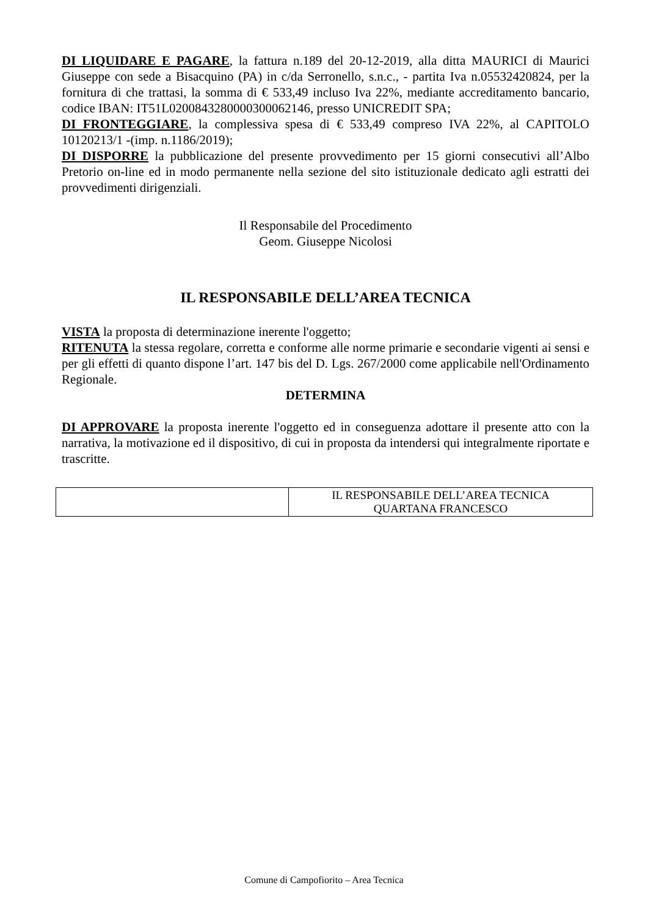DI LIQUIDARE E PAGARE, la fattura n.189 del 20-12-2019, alla ditta MAURICI di Maurici Giuseppe con sede a Bisacquino (PA) in c/da Serronello, s.n.c., - partita Iva n.05532420824, per la fornitura di che trattasi, la somma di € 533,49 incluso Iva 22%, mediante accreditamento bancario, codice IBAN: IT51L0200843280000300062146, presso UNICREDIT SPA;
DI FRONTEGGIARE, la complessiva spesa di € 533,49 compreso IVA 22%, al CAPITOLO 10120213/1 -(imp. n.1186/2019);
DI DISPORRE la pubblicazione del presente provvedimento per 15 giorni consecutivi all’Albo Pretorio on-line ed in modo permanente nella sezione del sito istituzionale dedicato agli estratti dei provvedimenti dirigenziali.
Il Responsabile del Procedimento
Geom. Giuseppe Nicolosi
IL RESPONSABILE DELL’AREA TECNICA
VISTA la proposta di determinazione inerente l'oggetto;
RITENUTA la stessa regolare, corretta e conforme alle norme primarie e secondarie vigenti ai sensi e per gli effetti di quanto dispone l’art. 147 bis del D. Lgs. 267/2000 come applicabile nell'Ordinamento Regionale.
DETERMINA
DI APPROVARE la proposta inerente l'oggetto ed in conseguenza adottare il presente atto con la narrativa, la motivazione ed il dispositivo, di cui in proposta da intendersi qui integralmente riportate e trascritte.
| | IL RESPONSABILE DELL’AREA TECNICA QUARTANA FRANCESCO |
Comune di Campofiorito – Area Tecnica